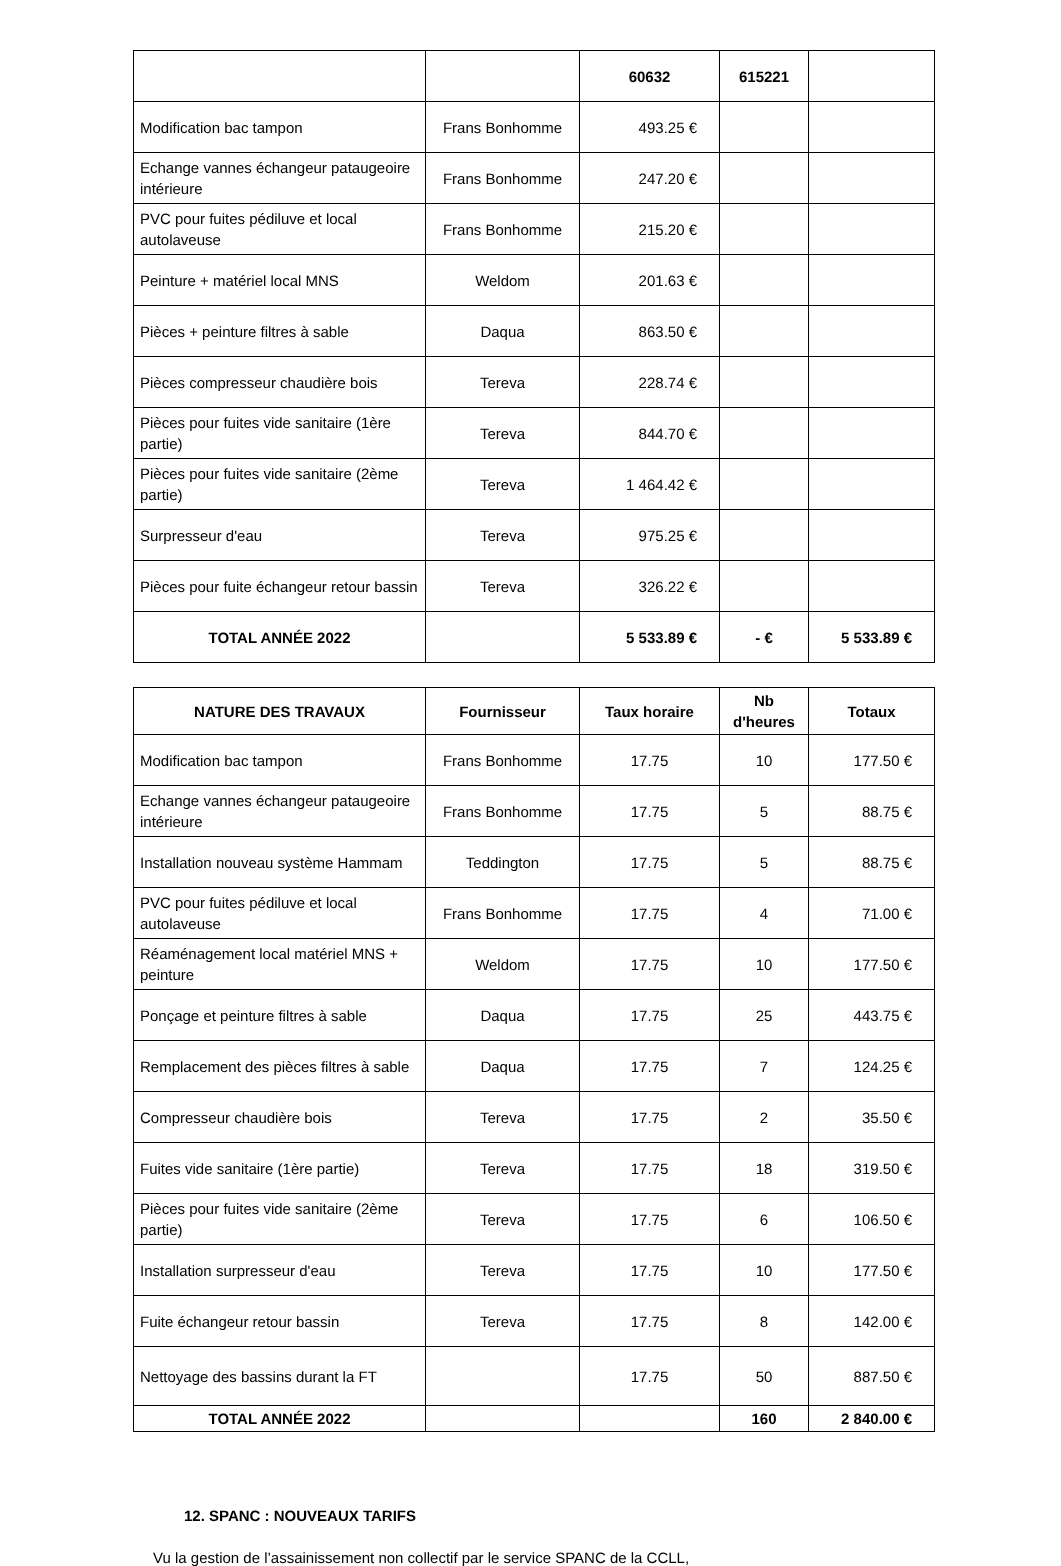| | | 60632 | 615221 | |
| Modification bac tampon | Frans Bonhomme | 493.25 € | | |
| Echange vannes échangeur pataugeoire intérieure | Frans Bonhomme | 247.20 € | | |
| PVC pour fuites pédiluve et local autolaveuse | Frans Bonhomme | 215.20 € | | |
| Peinture + matériel local MNS | Weldom | 201.63 € | | |
| Pièces + peinture filtres à sable | Daqua | 863.50 € | | |
| Pièces compresseur chaudière bois | Tereva | 228.74 € | | |
| Pièces pour fuites vide sanitaire (1ère partie) | Tereva | 844.70 € | | |
| Pièces pour fuites vide sanitaire (2ème partie) | Tereva | 1 464.42 € | | |
| Surpresseur d'eau | Tereva | 975.25 € | | |
| Pièces pour fuite échangeur retour bassin | Tereva | 326.22 € | | |
| TOTAL ANNÉE 2022 | | 5 533.89 € | - € | 5 533.89 € |
| NATURE DES TRAVAUX | Fournisseur | Taux horaire | Nb d'heures | Totaux |
| --- | --- | --- | --- | --- |
| Modification bac tampon | Frans Bonhomme | 17.75 | 10 | 177.50 € |
| Echange vannes échangeur pataugeoire intérieure | Frans Bonhomme | 17.75 | 5 | 88.75 € |
| Installation nouveau système Hammam | Teddington | 17.75 | 5 | 88.75 € |
| PVC pour fuites pédiluve et local autolaveuse | Frans Bonhomme | 17.75 | 4 | 71.00 € |
| Réaménagement local matériel MNS + peinture | Weldom | 17.75 | 10 | 177.50 € |
| Ponçage et peinture filtres à sable | Daqua | 17.75 | 25 | 443.75 € |
| Remplacement des pièces filtres à sable | Daqua | 17.75 | 7 | 124.25 € |
| Compresseur chaudière bois | Tereva | 17.75 | 2 | 35.50 € |
| Fuites vide sanitaire (1ère partie) | Tereva | 17.75 | 18 | 319.50 € |
| Pièces pour fuites vide sanitaire (2ème partie) | Tereva | 17.75 | 6 | 106.50 € |
| Installation surpresseur d'eau | Tereva | 17.75 | 10 | 177.50 € |
| Fuite échangeur retour bassin | Tereva | 17.75 | 8 | 142.00 € |
| Nettoyage des bassins durant la FT | | 17.75 | 50 | 887.50 € |
| TOTAL ANNÉE 2022 | | | 160 | 2 840.00 € |
12. SPANC : NOUVEAUX TARIFS
Vu la gestion de l’assainissement non collectif par le service SPANC de la CCLL,